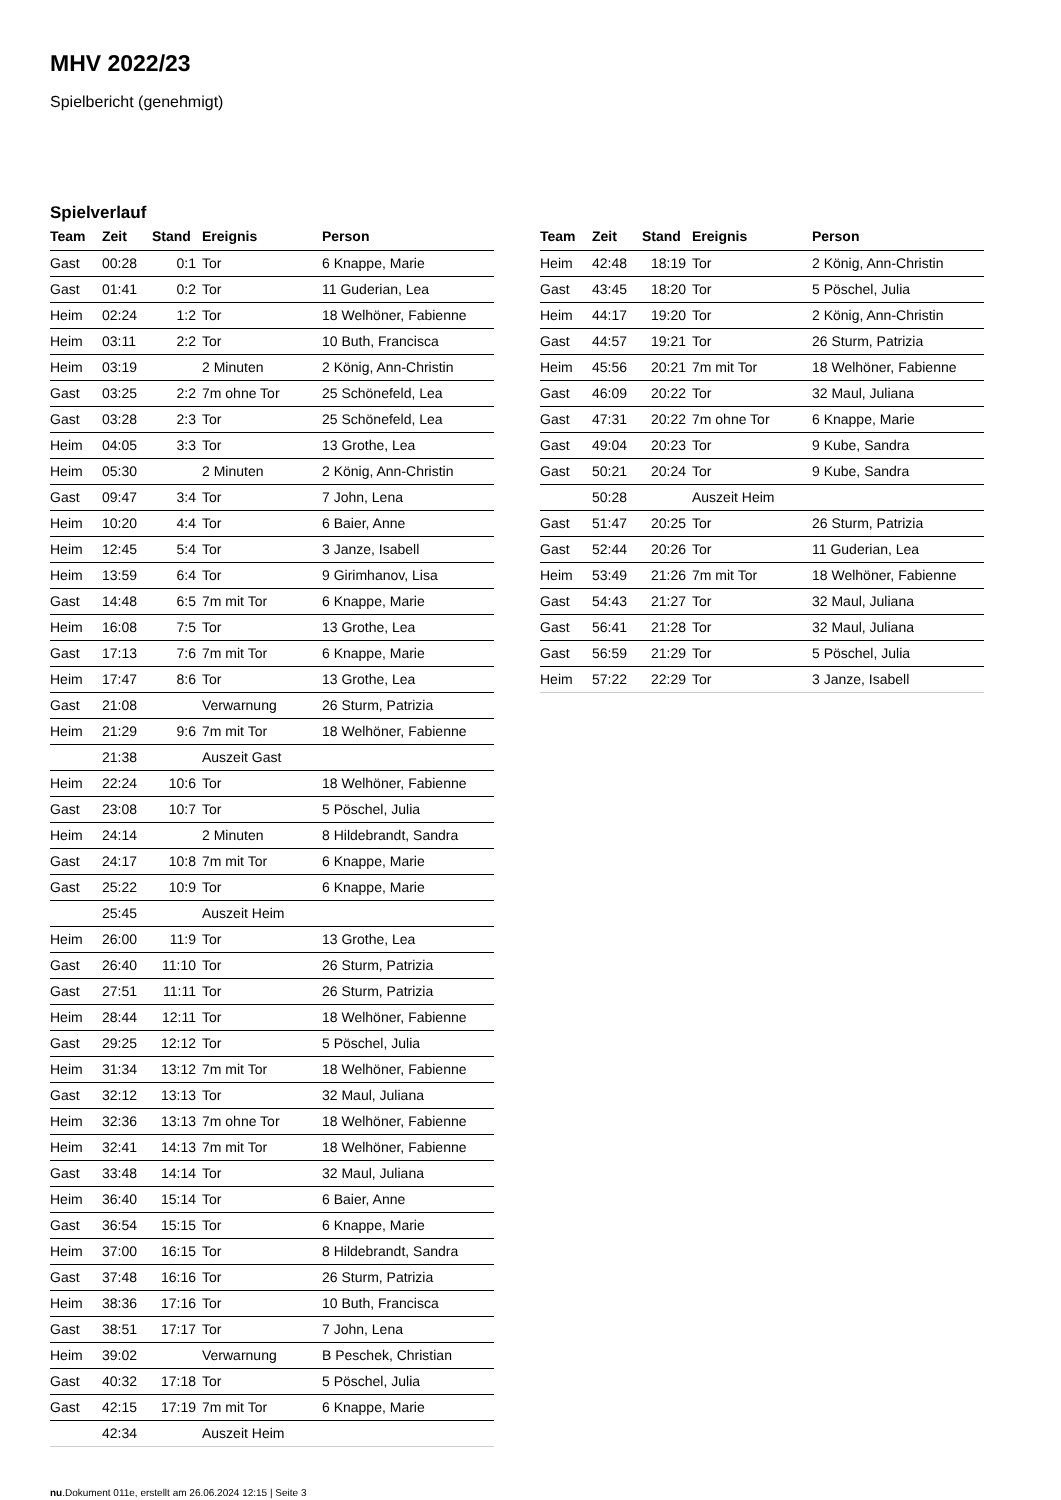MHV 2022/23
Spielbericht (genehmigt)
Spielverlauf
| Team | Zeit | Stand | Ereignis | Person |
| --- | --- | --- | --- | --- |
| Gast | 00:28 | 0:1 | Tor | 6 Knappe, Marie |
| Gast | 01:41 | 0:2 | Tor | 11 Guderian, Lea |
| Heim | 02:24 | 1:2 | Tor | 18 Welhöner, Fabienne |
| Heim | 03:11 | 2:2 | Tor | 10 Buth, Francisca |
| Heim | 03:19 | | 2 Minuten | 2 König, Ann-Christin |
| Gast | 03:25 | 2:2 | 7m ohne Tor | 25 Schönefeld, Lea |
| Gast | 03:28 | 2:3 | Tor | 25 Schönefeld, Lea |
| Heim | 04:05 | 3:3 | Tor | 13 Grothe, Lea |
| Heim | 05:30 | | 2 Minuten | 2 König, Ann-Christin |
| Gast | 09:47 | 3:4 | Tor | 7 John, Lena |
| Heim | 10:20 | 4:4 | Tor | 6 Baier, Anne |
| Heim | 12:45 | 5:4 | Tor | 3 Janze, Isabell |
| Heim | 13:59 | 6:4 | Tor | 9 Girimhanov, Lisa |
| Gast | 14:48 | 6:5 | 7m mit Tor | 6 Knappe, Marie |
| Heim | 16:08 | 7:5 | Tor | 13 Grothe, Lea |
| Gast | 17:13 | 7:6 | 7m mit Tor | 6 Knappe, Marie |
| Heim | 17:47 | 8:6 | Tor | 13 Grothe, Lea |
| Gast | 21:08 | | Verwarnung | 26 Sturm, Patrizia |
| Heim | 21:29 | 9:6 | 7m mit Tor | 18 Welhöner, Fabienne |
| | 21:38 | | Auszeit Gast | |
| Heim | 22:24 | 10:6 | Tor | 18 Welhöner, Fabienne |
| Gast | 23:08 | 10:7 | Tor | 5 Pöschel, Julia |
| Heim | 24:14 | | 2 Minuten | 8 Hildebrandt, Sandra |
| Gast | 24:17 | 10:8 | 7m mit Tor | 6 Knappe, Marie |
| Gast | 25:22 | 10:9 | Tor | 6 Knappe, Marie |
| | 25:45 | | Auszeit Heim | |
| Heim | 26:00 | 11:9 | Tor | 13 Grothe, Lea |
| Gast | 26:40 | 11:10 | Tor | 26 Sturm, Patrizia |
| Gast | 27:51 | 11:11 | Tor | 26 Sturm, Patrizia |
| Heim | 28:44 | 12:11 | Tor | 18 Welhöner, Fabienne |
| Gast | 29:25 | 12:12 | Tor | 5 Pöschel, Julia |
| Heim | 31:34 | 13:12 | 7m mit Tor | 18 Welhöner, Fabienne |
| Gast | 32:12 | 13:13 | Tor | 32 Maul, Juliana |
| Heim | 32:36 | 13:13 | 7m ohne Tor | 18 Welhöner, Fabienne |
| Heim | 32:41 | 14:13 | 7m mit Tor | 18 Welhöner, Fabienne |
| Gast | 33:48 | 14:14 | Tor | 32 Maul, Juliana |
| Heim | 36:40 | 15:14 | Tor | 6 Baier, Anne |
| Gast | 36:54 | 15:15 | Tor | 6 Knappe, Marie |
| Heim | 37:00 | 16:15 | Tor | 8 Hildebrandt, Sandra |
| Gast | 37:48 | 16:16 | Tor | 26 Sturm, Patrizia |
| Heim | 38:36 | 17:16 | Tor | 10 Buth, Francisca |
| Gast | 38:51 | 17:17 | Tor | 7 John, Lena |
| Heim | 39:02 | | Verwarnung | B Peschek, Christian |
| Gast | 40:32 | 17:18 | Tor | 5 Pöschel, Julia |
| Gast | 42:15 | 17:19 | 7m mit Tor | 6 Knappe, Marie |
| | 42:34 | | Auszeit Heim | |
| Team | Zeit | Stand | Ereignis | Person |
| --- | --- | --- | --- | --- |
| Heim | 42:48 | 18:19 | Tor | 2 König, Ann-Christin |
| Gast | 43:45 | 18:20 | Tor | 5 Pöschel, Julia |
| Heim | 44:17 | 19:20 | Tor | 2 König, Ann-Christin |
| Gast | 44:57 | 19:21 | Tor | 26 Sturm, Patrizia |
| Heim | 45:56 | 20:21 | 7m mit Tor | 18 Welhöner, Fabienne |
| Gast | 46:09 | 20:22 | Tor | 32 Maul, Juliana |
| Gast | 47:31 | 20:22 | 7m ohne Tor | 6 Knappe, Marie |
| Gast | 49:04 | 20:23 | Tor | 9 Kube, Sandra |
| Gast | 50:21 | 20:24 | Tor | 9 Kube, Sandra |
| | 50:28 | | Auszeit Heim | |
| Gast | 51:47 | 20:25 | Tor | 26 Sturm, Patrizia |
| Gast | 52:44 | 20:26 | Tor | 11 Guderian, Lea |
| Heim | 53:49 | 21:26 | 7m mit Tor | 18 Welhöner, Fabienne |
| Gast | 54:43 | 21:27 | Tor | 32 Maul, Juliana |
| Gast | 56:41 | 21:28 | Tor | 32 Maul, Juliana |
| Gast | 56:59 | 21:29 | Tor | 5 Pöschel, Julia |
| Heim | 57:22 | 22:29 | Tor | 3 Janze, Isabell |
nu.Dokument 011e, erstellt am 26.06.2024 12:15 | Seite 3